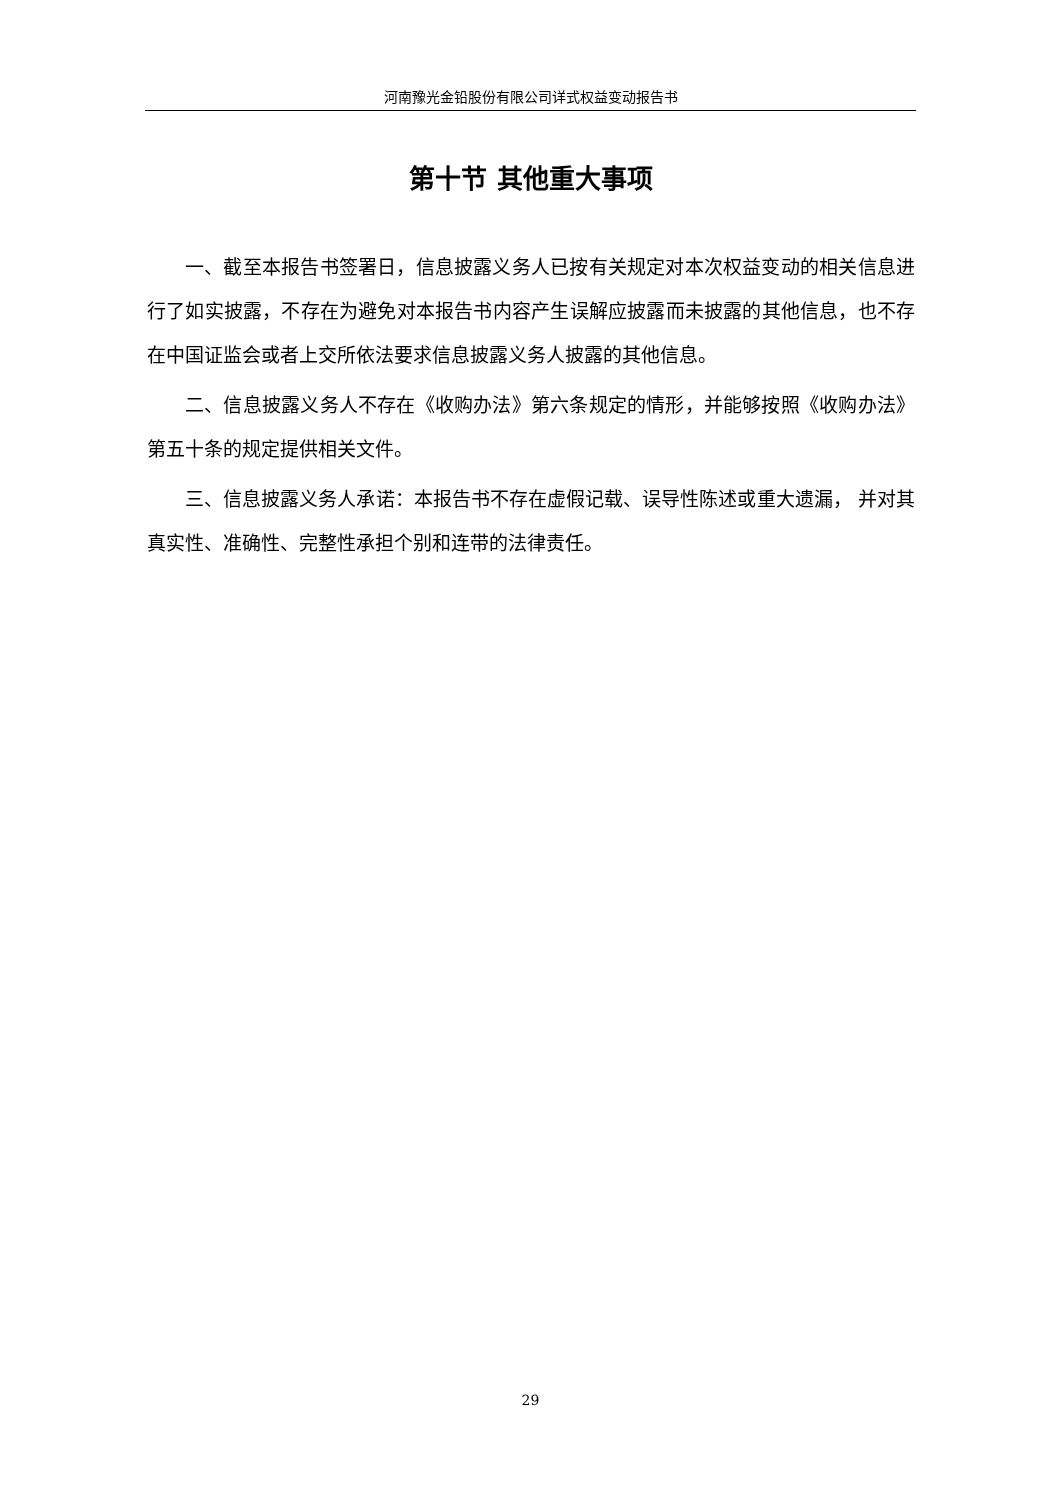河南豫光金铅股份有限公司详式权益变动报告书
第十节 其他重大事项
一、截至本报告书签署日，信息披露义务人已按有关规定对本次权益变动的相关信息进行了如实披露，不存在为避免对本报告书内容产生误解应披露而未披露的其他信息，也不存在中国证监会或者上交所依法要求信息披露义务人披露的其他信息。
二、信息披露义务人不存在《收购办法》第六条规定的情形，并能够按照《收购办法》第五十条的规定提供相关文件。
三、信息披露义务人承诺：本报告书不存在虚假记载、误导性陈述或重大遗漏， 并对其真实性、准确性、完整性承担个别和连带的法律责任。
29